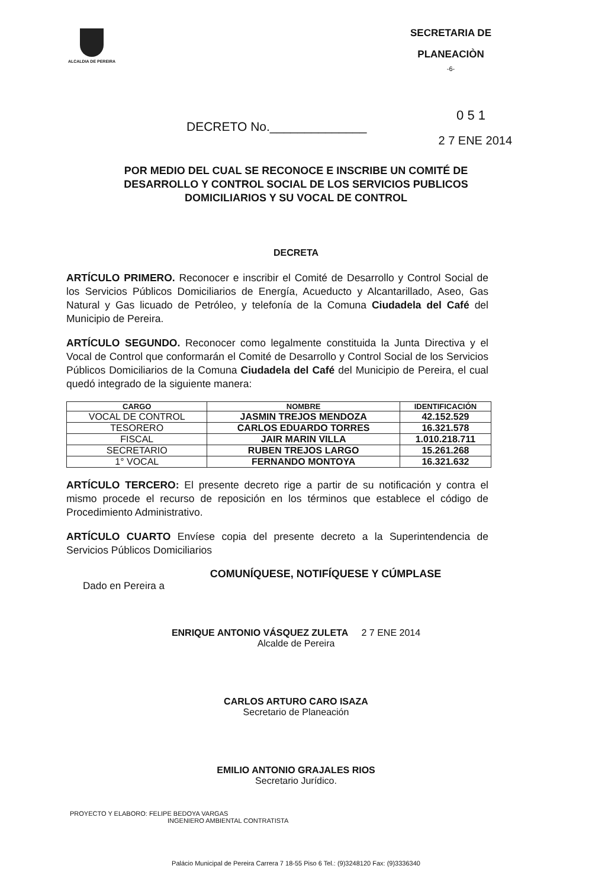ALCALDIA DE PEREIRA
SECRETARIA DE
PLANEACIÒN
-6-
0 5 1
DECRETO No.______________
2 7 ENE 2014
POR MEDIO DEL CUAL SE RECONOCE E INSCRIBE UN COMITÉ DE DESARROLLO Y CONTROL SOCIAL DE LOS SERVICIOS PUBLICOS DOMICILIARIOS Y SU VOCAL DE CONTROL
DECRETA
ARTÍCULO PRIMERO. Reconocer e inscribir el Comité de Desarrollo y Control Social de los Servicios Públicos Domiciliarios de Energía, Acueducto y Alcantarillado, Aseo, Gas Natural y Gas licuado de Petróleo, y telefonía de la Comuna Ciudadela del Café del Municipio de Pereira.
ARTÍCULO SEGUNDO. Reconocer como legalmente constituida la Junta Directiva y el Vocal de Control que conformarán el Comité de Desarrollo y Control Social de los Servicios Públicos Domiciliarios de la Comuna Ciudadela del Café del Municipio de Pereira, el cual quedó integrado de la siguiente manera:
| CARGO | NOMBRE | IDENTIFICACIÓN |
| --- | --- | --- |
| VOCAL DE CONTROL | JASMIN TREJOS MENDOZA | 42.152.529 |
| TESORERO | CARLOS EDUARDO TORRES | 16.321.578 |
| FISCAL | JAIR MARIN VILLA | 1.010.218.711 |
| SECRETARIO | RUBEN TREJOS LARGO | 15.261.268 |
| 1° VOCAL | FERNANDO MONTOYA | 16.321.632 |
ARTÍCULO TERCERO: El presente decreto rige a partir de su notificación y contra el mismo procede el recurso de reposición en los términos que establece el código de Procedimiento Administrativo.
ARTÍCULO CUARTO Envíese copia del presente decreto a la Superintendencia de Servicios Públicos Domiciliarios
COMUNÍQUESE, NOTIFÍQUESE Y CÚMPLASE
Dado en Pereira a
ENRIQUE ANTONIO VÁSQUEZ ZULETA 2 7 ENE 2014
Alcalde de Pereira
CARLOS ARTURO CARO ISAZA
Secretario de Planeación
EMILIO ANTONIO GRAJALES RIOS
Secretario Jurídico.
PROYECTO Y ELABORO: FELIPE BEDOYA VARGAS
INGENIERO AMBIENTAL CONTRATISTA
Palácio Municipal de Pereira Carrera 7 18-55 Piso 6 Tel.: (9)3248120 Fax: (9)3336340